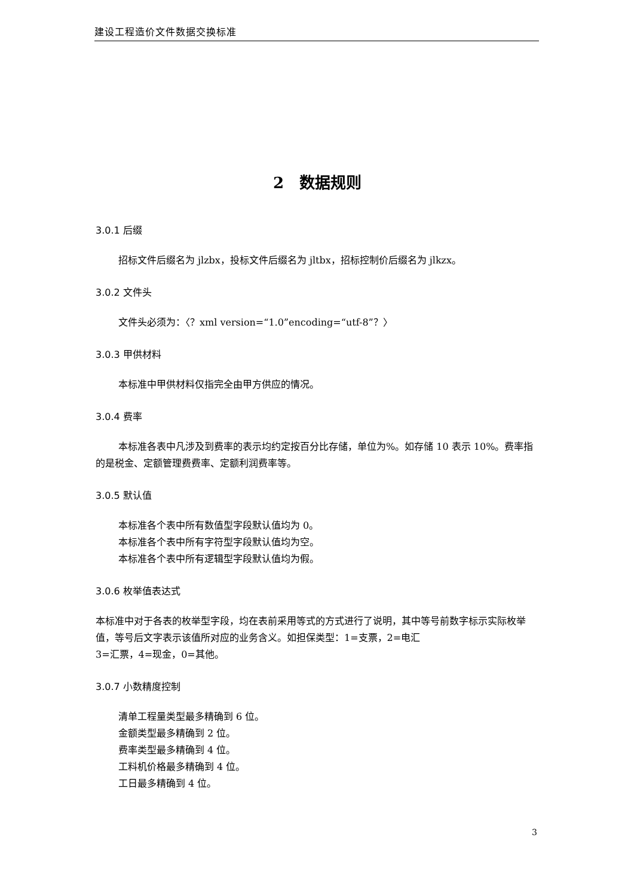建设工程造价文件数据交换标准
2　数据规则
3.0.1 后缀
招标文件后缀名为 jlzbx，投标文件后缀名为 jltbx，招标控制价后缀名为 jlkzx。
3.0.2 文件头
文件头必须为：〈？xml version=“1.0”encoding=“utf-8”？〉
3.0.3 甲供材料
本标准中甲供材料仅指完全由甲方供应的情况。
3.0.4 费率
本标准各表中凡涉及到费率的表示均约定按百分比存储，单位为%。如存储 10 表示 10%。费率指的是税金、定额管理费费率、定额利润费率等。
3.0.5 默认值
本标准各个表中所有数值型字段默认值均为 0。
本标准各个表中所有字符型字段默认值均为空。
本标准各个表中所有逻辑型字段默认值均为假。
3.0.6 枚举值表达式
本标准中对于各表的枚举型字段，均在表前采用等式的方式进行了说明，其中等号前数字标示实际枚举值，等号后文字表示该值所对应的业务含义。如担保类型：1=支票，2=电汇
3=汇票，4=现金，0=其他。
3.0.7 小数精度控制
清单工程量类型最多精确到 6 位。
金额类型最多精确到 2 位。
费率类型最多精确到 4 位。
工料机价格最多精确到 4 位。
工日最多精确到 4 位。
3